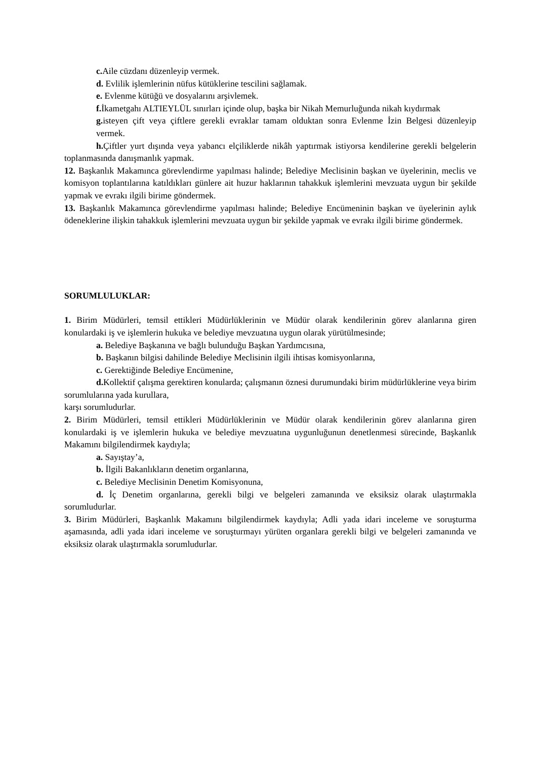c. Aile cüzdanı düzenleyip vermek.
d. Evlilik işlemlerinin nüfus kütüklerine tescilini sağlamak.
e. Evlenme kütüğü ve dosyalarını arşivlemek.
f. İkametgahı ALTIEYLÜL sınırları içinde olup, başka bir Nikah Memurluğunda nikah kıydırmak
g. isteyen çift veya çiftlere gerekli evraklar tamam olduktan sonra Evlenme İzin Belgesi düzenleyip vermek.
h. Çiftler yurt dışında veya yabancı elçiliklerde nikâh yaptırmak istiyorsa kendilerine gerekli belgelerin toplanmasında danışmanlık yapmak.
12. Başkanlık Makamınca görevlendirme yapılması halinde; Belediye Meclisinin başkan ve üyelerinin, meclis ve komisyon toplantılarına katıldıkları günlere ait huzur haklarının tahakkuk işlemlerini mevzuata uygun bir şekilde yapmak ve evrakı ilgili birime göndermek.
13. Başkanlık Makamınca görevlendirme yapılması halinde; Belediye Encümeninin başkan ve üyelerinin aylık ödeneklerine ilişkin tahakkuk işlemlerini mevzuata uygun bir şekilde yapmak ve evrakı ilgili birime göndermek.
SORUMLULUKLAR:
1. Birim Müdürleri, temsil ettikleri Müdürlüklerinin ve Müdür olarak kendilerinin görev alanlarına giren konulardaki iş ve işlemlerin hukuka ve belediye mevzuatına uygun olarak yürütülmesinde;
a. Belediye Başkanına ve bağlı bulunduğu Başkan Yardımcısına,
b. Başkanın bilgisi dahilinde Belediye Meclisinin ilgili ihtisas komisyonlarına,
c. Gerektiğinde Belediye Encümenine,
d. Kollektif çalışma gerektiren konularda; çalışmanın öznesi durumundaki birim müdürlüklerine veya birim sorumlularına yada kurullara,
karşı sorumludurlar.
2. Birim Müdürleri, temsil ettikleri Müdürlüklerinin ve Müdür olarak kendilerinin görev alanlarına giren konulardaki iş ve işlemlerin hukuka ve belediye mevzuatına uygunluğunun denetlenmesi sürecinde, Başkanlık Makamını bilgilendirmek kaydıyla;
a. Sayıştay’a,
b. İlgili Bakanlıkların denetim organlarına,
c. Belediye Meclisinin Denetim Komisyonuna,
d. İç Denetim organlarına, gerekli bilgi ve belgeleri zamanında ve eksiksiz olarak ulaştırmakla sorumludurlar.
3. Birim Müdürleri, Başkanlık Makamını bilgilendirmek kaydıyla; Adli yada idari inceleme ve soruşturma aşamasında, adli yada idari inceleme ve soruşturmayı yürüten organlara gerekli bilgi ve belgeleri zamanında ve eksiksiz olarak ulaştırmakla sorumludurlar.